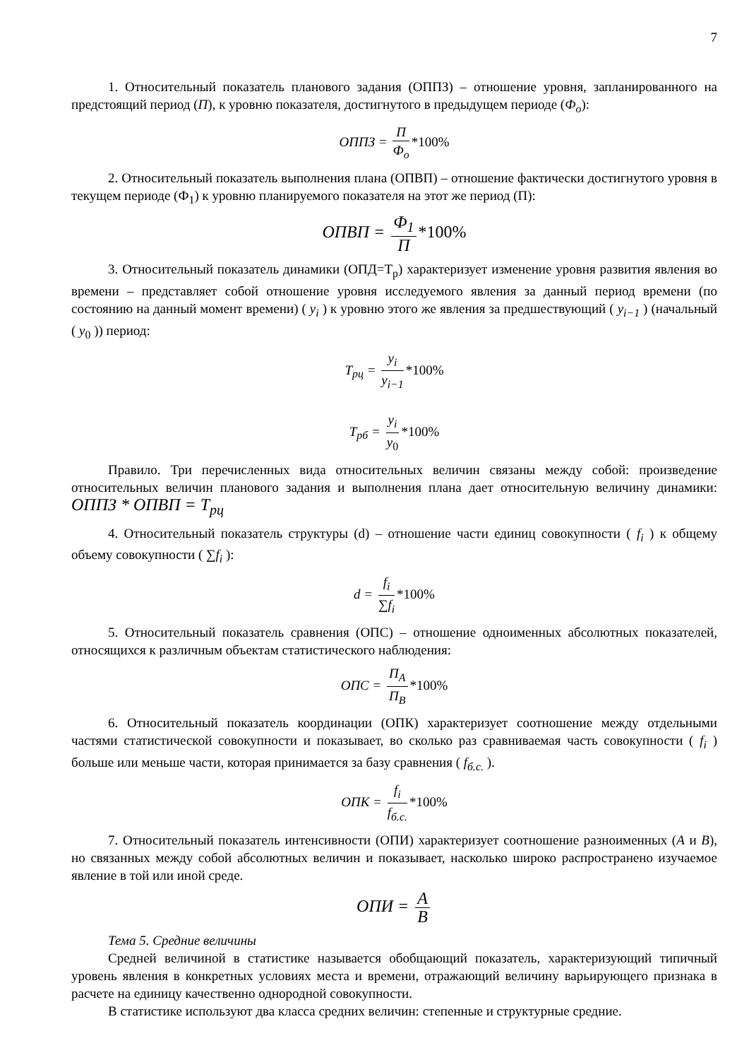7
1. Относительный показатель планового задания (ОППЗ) – отношение уровня, запланированного на предстоящий период (П), к уровню показателя, достигнутого в предыдущем периоде (Ф<sub>о</sub>):
ОППЗ = П Ф<sub>о</sub> *100%
2. Относительный показатель выполнения плана (ОПВП) – отношение фактически достигнутого уровня в текущем периоде (Ф<sub>1</sub>) к уровню планируемого показателя на этот же период (П):
ОПВП = Ф<sub>1</sub> П *100%
3. Относительный показатель динамики (ОПД=Т<sub>р</sub>) характеризует изменение уровня развития явления во времени – представляет собой отношение уровня исследуемого явления за данный период времени (по состоянию на данный момент времени) ( y<sub>i</sub> ) к уровню этого же явления за предшествующий ( y<sub>i−1</sub> ) (начальный ( y<sub>0</sub> )) период:
T<sub>рц</sub> = y<sub>i</sub> y<sub>i−1</sub> *100%
T<sub>рб</sub> = y<sub>i</sub> y<sub>0</sub> *100%
Правило. Три перечисленных вида относительных величин связаны между собой: произведение относительных величин планового задания и выполнения плана дает относительную величину динамики: ОППЗ * ОПВП = Т<sub>рц</sub>
4. Относительный показатель структуры (d) – отношение части единиц совокупности ( f<sub>i</sub> ) к общему объему совокупности ( ∑f<sub>i</sub> ):
d = f<sub>i</sub> ∑f<sub>i</sub> *100%
5. Относительный показатель сравнения (ОПС) – отношение одноименных абсолютных показателей, относящихся к различным объектам статистического наблюдения:
ОПС = П<sub>А</sub> П<sub>В</sub> *100%
6. Относительный показатель координации (ОПК) характеризует соотношение между отдельными частями статистической совокупности и показывает, во сколько раз сравниваемая часть совокупности ( f<sub>i</sub> ) больше или меньше части, которая принимается за базу сравнения ( f<sub>б.с.</sub> ).
ОПК = f<sub>i</sub> f<sub>б.с.</sub> *100%
7. Относительный показатель интенсивности (ОПИ) характеризует соотношение разноименных (А и В), но связанных между собой абсолютных величин и показывает, насколько широко распространено изучаемое явление в той или иной среде.
ОПИ = A B
Тема 5. Средние величины
Средней величиной в статистике называется обобщающий показатель, характеризующий типичный уровень явления в конкретных условиях места и времени, отражающий величину варьирующего признака в расчете на единицу качественно однородной совокупности.
В статистике используют два класса средних величин: степенные и структурные средние.